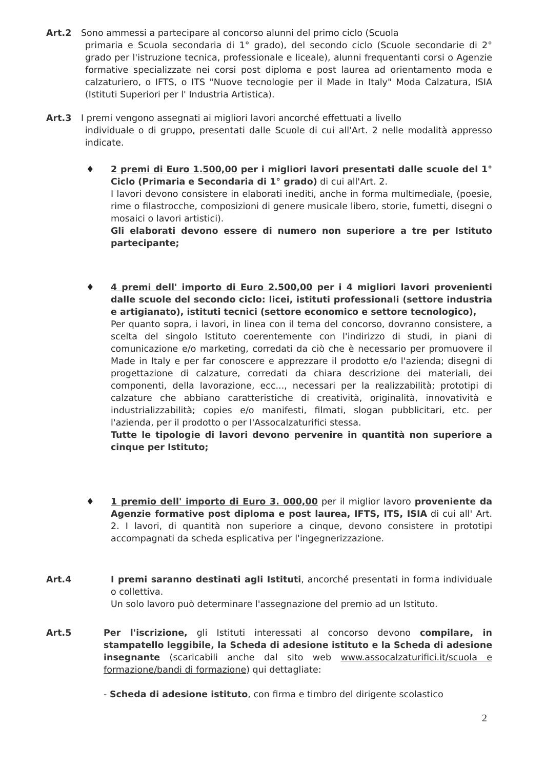Art.2 Sono ammessi a partecipare al concorso alunni del primo ciclo (Scuola
primaria e Scuola secondaria di 1° grado), del secondo ciclo (Scuole secondarie di 2° grado per l'istruzione tecnica, professionale e liceale), alunni frequentanti corsi o Agenzie formative specializzate nei corsi post diploma e post laurea ad orientamento moda e calzaturiero, o IFTS, o ITS "Nuove tecnologie per il Made in Italy" Moda Calzatura, ISIA (Istituti Superiori per l' Industria Artistica).
Art.3 I premi vengono assegnati ai migliori lavori ancorché effettuati a livello
individuale o di gruppo, presentati dalle Scuole di cui all'Art. 2 nelle modalità appresso indicate.
♦
2 premi di Euro 1.500,00 per i migliori lavori presentati dalle scuole del 1° Ciclo (Primaria e Secondaria di 1° grado) di cui all'Art. 2.
I lavori devono consistere in elaborati inediti, anche in forma multimediale, (poesie, rime o filastrocche, composizioni di genere musicale libero, storie, fumetti, disegni o mosaici o lavori artistici).
Gli elaborati devono essere di numero non superiore a tre per Istituto partecipante;
♦
4 premi dell' importo di Euro 2.500,00 per i 4 migliori lavori provenienti dalle scuole del secondo ciclo: licei, istituti professionali (settore industria e artigianato), istituti tecnici (settore economico e settore tecnologico),
Per quanto sopra, i lavori, in linea con il tema del concorso, dovranno consistere, a scelta del singolo Istituto coerentemente con l'indirizzo di studi, in piani di comunicazione e/o marketing, corredati da ciò che è necessario per promuovere il Made in Italy e per far conoscere e apprezzare il prodotto e/o l'azienda; disegni di progettazione di calzature, corredati da chiara descrizione dei materiali, dei componenti, della lavorazione, ecc..., necessari per la realizzabilità; prototipi di calzature che abbiano caratteristiche di creatività, originalità, innovatività e industrializzabilità; copies e/o manifesti, filmati, slogan pubblicitari, etc. per l'azienda, per il prodotto o per l'Assocalzaturifici stessa.
Tutte le tipologie di lavori devono pervenire in quantità non superiore a cinque per Istituto;
♦
1 premio dell' importo di Euro 3. 000,00 per il miglior lavoro proveniente da Agenzie formative post diploma e post laurea, IFTS, ITS, ISIA di cui all' Art. 2. I lavori, di quantità non superiore a cinque, devono consistere in prototipi accompagnati da scheda esplicativa per l'ingegnerizzazione.
Art.4 I premi saranno destinati agli Istituti, ancorché presentati in forma individuale o collettiva.
Un solo lavoro può determinare l'assegnazione del premio ad un Istituto.
Art.5 Per l'iscrizione, gli Istituti interessati al concorso devono compilare, in stampatello leggibile, la Scheda di adesione istituto e la Scheda di adesione insegnante (scaricabili anche dal sito web www.assocalzaturifici.it/scuola e formazione/bandi di formazione) qui dettagliate:
- Scheda di adesione istituto, con firma e timbro del dirigente scolastico
2